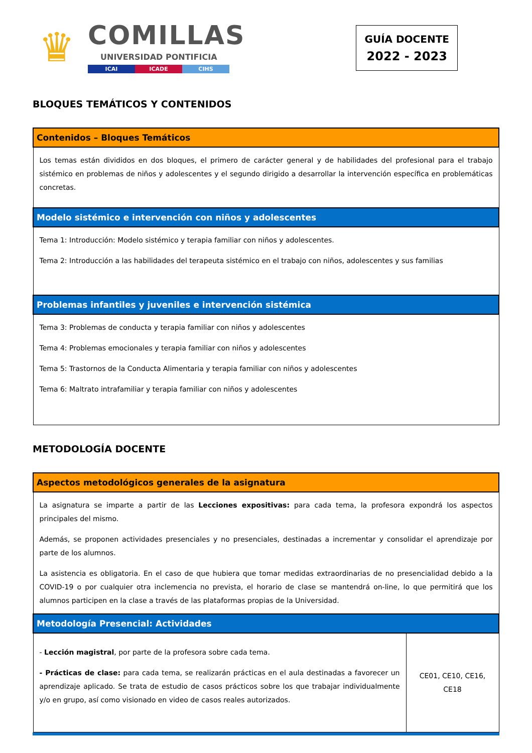♛
COMILLAS
UNIVERSIDAD PONTIFICIA
ICAI ICADE CIHS
GUÍA DOCENTE
2022 - 2023
BLOQUES TEMÁTICOS Y CONTENIDOS
| Contenidos – Bloques Temáticos |
| --- |
| Los temas están divididos en dos bloques, el primero de carácter general y de habilidades del profesional para el trabajo sistémico en problemas de niños y adolescentes y el segundo dirigido a desarrollar la intervención específica en problemáticas concretas. |
| Modelo sistémico e intervención con niños y adolescentes |
| Tema 1: Introducción: Modelo sistémico y terapia familiar con niños y adolescentes. Tema 2: Introducción a las habilidades del terapeuta sistémico en el trabajo con niños, adolescentes y sus familias |
| Problemas infantiles y juveniles e intervención sistémica |
| Tema 3: Problemas de conducta y terapia familiar con niños y adolescentes Tema 4: Problemas emocionales y terapia familiar con niños y adolescentes Tema 5: Trastornos de la Conducta Alimentaria y terapia familiar con niños y adolescentes Tema 6: Maltrato intrafamiliar y terapia familiar con niños y adolescentes |
METODOLOGÍA DOCENTE
| Aspectos metodológicos generales de la asignatura | |
| --- | --- |
| La asignatura se imparte a partir de las Lecciones expositivas: para cada tema, la profesora expondrá los aspectos principales del mismo. Además, se proponen actividades presenciales y no presenciales, destinadas a incrementar y consolidar el aprendizaje por parte de los alumnos. La asistencia es obligatoria. En el caso de que hubiera que tomar medidas extraordinarias de no presencialidad debido a la COVID-19 o por cualquier otra inclemencia no prevista, el horario de clase se mantendrá on-line, lo que permitirá que los alumnos participen en la clase a través de las plataformas propias de la Universidad. | |
| Metodología Presencial: Actividades | |
| - Lección magistral , por parte de la profesora sobre cada tema. - Prácticas de clase: para cada tema, se realizarán prácticas en el aula destinadas a favorecer un aprendizaje aplicado. Se trata de estudio de casos prácticos sobre los que trabajar individualmente y/o en grupo, así como visionado en video de casos reales autorizados. | CE01, CE10, CE16, CE18 |